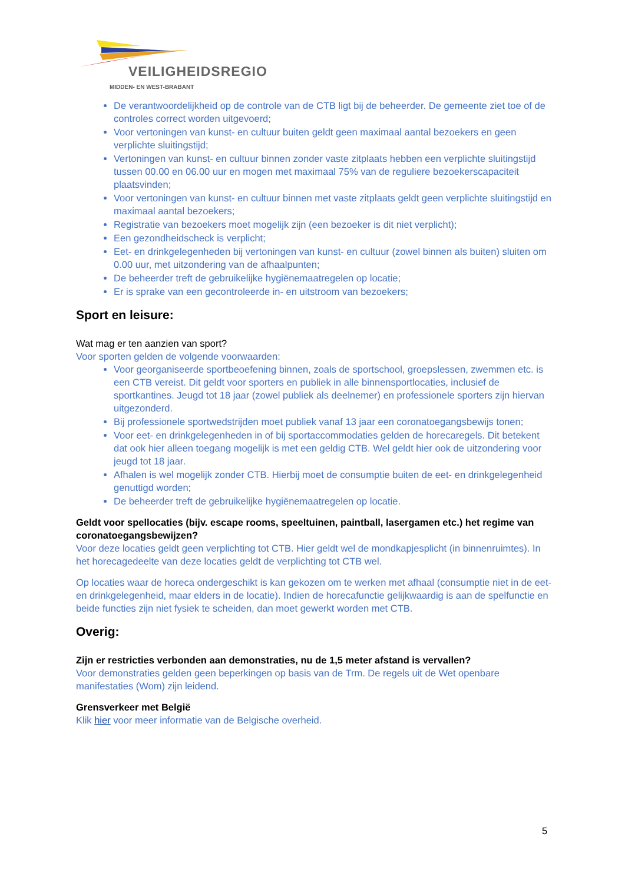VEILIGHEIDSREGIO
MIDDEN- EN WEST-BRABANT
De verantwoordelijkheid op de controle van de CTB ligt bij de beheerder. De gemeente ziet toe of de controles correct worden uitgevoerd;
Voor vertoningen van kunst- en cultuur buiten geldt geen maximaal aantal bezoekers en geen verplichte sluitingstijd;
Vertoningen van kunst- en cultuur binnen zonder vaste zitplaats hebben een verplichte sluitingstijd tussen 00.00 en 06.00 uur en mogen met maximaal 75% van de reguliere bezoekerscapaciteit plaatsvinden;
Voor vertoningen van kunst- en cultuur binnen met vaste zitplaats geldt geen verplichte sluitingstijd en maximaal aantal bezoekers;
Registratie van bezoekers moet mogelijk zijn (een bezoeker is dit niet verplicht);
Een gezondheidscheck is verplicht;
Eet- en drinkgelegenheden bij vertoningen van kunst- en cultuur (zowel binnen als buiten) sluiten om 0.00 uur, met uitzondering van de afhaalpunten;
De beheerder treft de gebruikelijke hygiënemaatregelen op locatie;
Er is sprake van een gecontroleerde in- en uitstroom van bezoekers;
Sport en leisure:
Wat mag er ten aanzien van sport?
Voor sporten gelden de volgende voorwaarden:
Voor georganiseerde sportbeoefening binnen, zoals de sportschool, groepslessen, zwemmen etc. is een CTB vereist. Dit geldt voor sporters en publiek in alle binnensportlocaties, inclusief de sportkantines. Jeugd tot 18 jaar (zowel publiek als deelnemer) en professionele sporters zijn hiervan uitgezonderd.
Bij professionele sportwedstrijden moet publiek vanaf 13 jaar een coronatoegangsbewijs tonen;
Voor eet- en drinkgelegenheden in of bij sportaccommodaties gelden de horecaregels. Dit betekent dat ook hier alleen toegang mogelijk is met een geldig CTB. Wel geldt hier ook de uitzondering voor jeugd tot 18 jaar.
Afhalen is wel mogelijk zonder CTB. Hierbij moet de consumptie buiten de eet- en drinkgelegenheid genuttigd worden;
De beheerder treft de gebruikelijke hygiënemaatregelen op locatie.
Geldt voor spellocaties (bijv. escape rooms, speeltuinen, paintball, lasergamen etc.) het regime van coronatoegangsbewijzen?
Voor deze locaties geldt geen verplichting tot CTB. Hier geldt wel de mondkapjesplicht (in binnenruimtes). In het horecagedeelte van deze locaties geldt de verplichting tot CTB wel.
Op locaties waar de horeca ondergeschikt is kan gekozen om te werken met afhaal (consumptie niet in de eet- en drinkgelegenheid, maar elders in de locatie). Indien de horecafunctie gelijkwaardig is aan de spelfunctie en beide functies zijn niet fysiek te scheiden, dan moet gewerkt worden met CTB.
Overig:
Zijn er restricties verbonden aan demonstraties, nu de 1,5 meter afstand is vervallen?
Voor demonstraties gelden geen beperkingen op basis van de Trm. De regels uit de Wet openbare manifestaties (Wom) zijn leidend.
Grensverkeer met België
Klik hier voor meer informatie van de Belgische overheid.
5